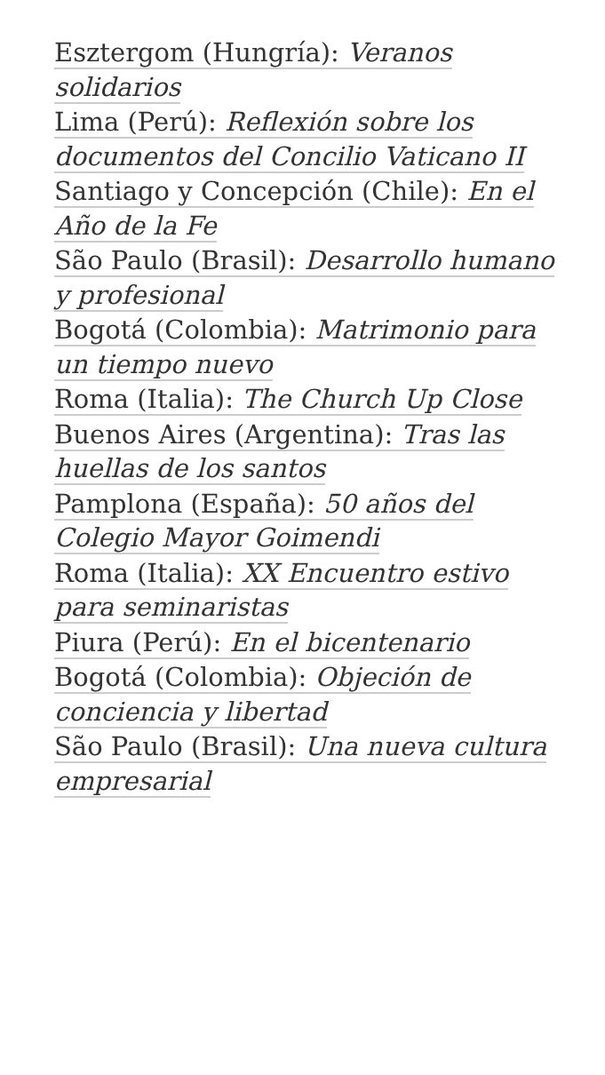Esztergom (Hungría): Veranos solidarios
Lima (Perú): Reflexión sobre los documentos del Concilio Vaticano II
Santiago y Concepción (Chile): En el Año de la Fe
São Paulo (Brasil): Desarrollo humano y profesional
Bogotá (Colombia): Matrimonio para un tiempo nuevo
Roma (Italia): The Church Up Close
Buenos Aires (Argentina): Tras las huellas de los santos
Pamplona (España): 50 años del Colegio Mayor Goimendi
Roma (Italia): XX Encuentro estivo para seminaristas
Piura (Perú): En el bicentenario
Bogotá (Colombia): Objeción de conciencia y libertad
São Paulo (Brasil): Una nueva cultura empresarial